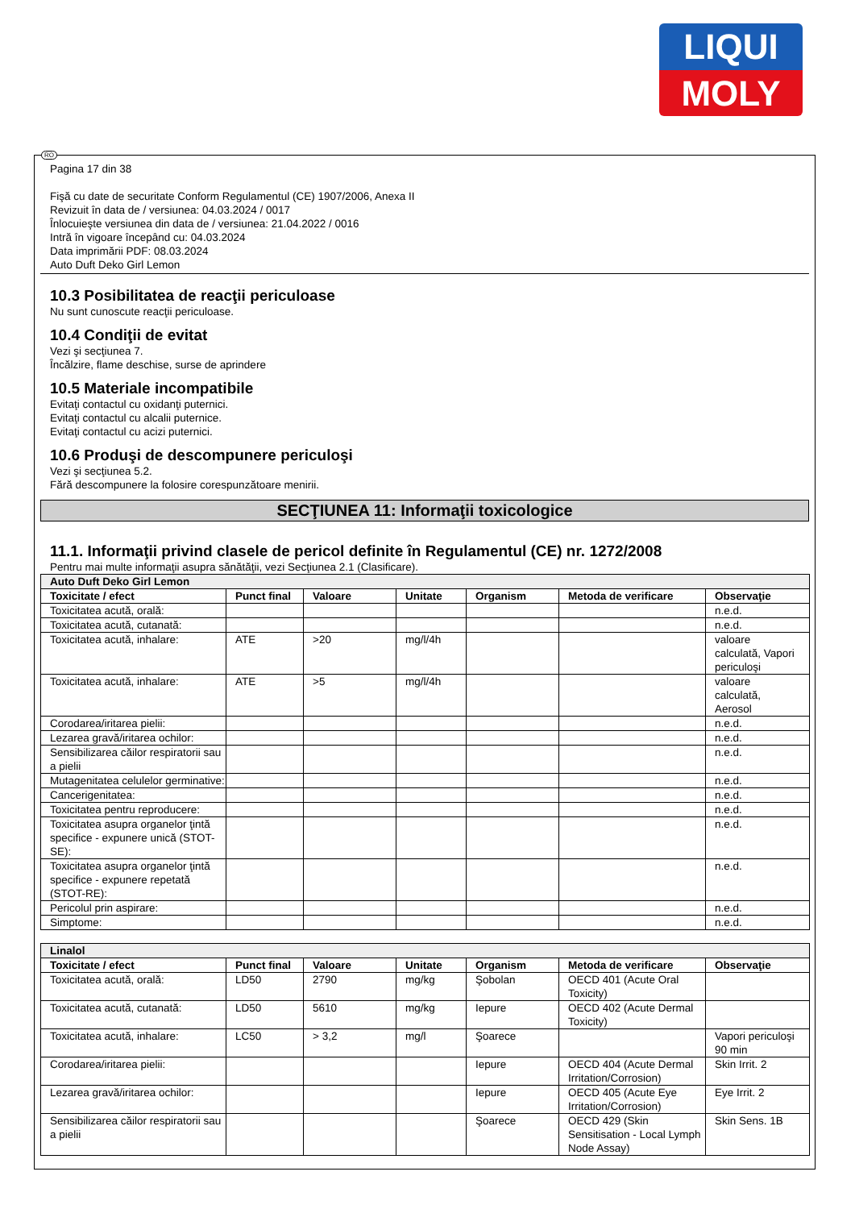LIQUI
MOLY
RO
Pagina 17 din 38
Fişă cu date de securitate Conform Regulamentul (CE) 1907/2006, Anexa II
Revizuit în data de / versiunea: 04.03.2024 / 0017
Înlocuieşte versiunea din data de / versiunea: 21.04.2022 / 0016
Intră în vigoare începând cu: 04.03.2024
Data imprimării PDF: 08.03.2024
Auto Duft Deko Girl Lemon
10.3 Posibilitatea de reacţii periculoase
Nu sunt cunoscute reacţii periculoase.
10.4 Condiţii de evitat
Vezi şi secţiunea 7.
Încălzire, flame deschise, surse de aprindere
10.5 Materiale incompatibile
Evitaţi contactul cu oxidanţi puternici.
Evitaţi contactul cu alcalii puternice.
Evitaţi contactul cu acizi puternici.
10.6 Produşi de descompunere periculoşi
Vezi şi secţiunea 5.2.
Fără descompunere la folosire corespunzătoare menirii.
SECŢIUNEA 11: Informaţii toxicologice
11.1. Informaţii privind clasele de pericol definite în Regulamentul (CE) nr. 1272/2008
Pentru mai multe informaţii asupra sănătăţii, vezi Secţiunea 2.1 (Clasificare).
| Auto Duft Deko Girl Lemon | | | | | | |
| Toxicitate / efect | Punct final | Valoare | Unitate | Organism | Metoda de verificare | Observaţie |
| Toxicitatea acută, orală: | | | | | | n.e.d. |
| Toxicitatea acută, cutanată: | | | | | | n.e.d. |
| Toxicitatea acută, inhalare: | ATE | >20 | mg/l/4h | | | valoare calculată, Vapori periculoşi |
| Toxicitatea acută, inhalare: | ATE | >5 | mg/l/4h | | | valoare calculată, Aerosol |
| Corodarea/iritarea pielii: | | | | | | n.e.d. |
| Lezarea gravă/iritarea ochilor: | | | | | | n.e.d. |
| Sensibilizarea căilor respiratorii sau a pielii | | | | | | n.e.d. |
| Mutagenitatea celulelor germinative: | | | | | | n.e.d. |
| Cancerigenitatea: | | | | | | n.e.d. |
| Toxicitatea pentru reproducere: | | | | | | n.e.d. |
| Toxicitatea asupra organelor ţintă specifice - expunere unică (STOT-SE): | | | | | | n.e.d. |
| Toxicitatea asupra organelor ţintă specifice - expunere repetată (STOT-RE): | | | | | | n.e.d. |
| Pericolul prin aspirare: | | | | | | n.e.d. |
| Simptome: | | | | | | n.e.d. |
| Linalol | | | | | | |
| Toxicitate / efect | Punct final | Valoare | Unitate | Organism | Metoda de verificare | Observaţie |
| Toxicitatea acută, orală: | LD50 | 2790 | mg/kg | Şobolan | OECD 401 (Acute Oral Toxicity) | |
| Toxicitatea acută, cutanată: | LD50 | 5610 | mg/kg | Iepure | OECD 402 (Acute Dermal Toxicity) | |
| Toxicitatea acută, inhalare: | LC50 | > 3,2 | mg/l | Şoarece | | Vapori periculoşi 90 min |
| Corodarea/iritarea pielii: | | | | Iepure | OECD 404 (Acute Dermal Irritation/Corrosion) | Skin Irrit. 2 |
| Lezarea gravă/iritarea ochilor: | | | | Iepure | OECD 405 (Acute Eye Irritation/Corrosion) | Eye Irrit. 2 |
| Sensibilizarea căilor respiratorii sau a pielii | | | | Şoarece | OECD 429 (Skin Sensitisation - Local Lymph Node Assay) | Skin Sens. 1B |